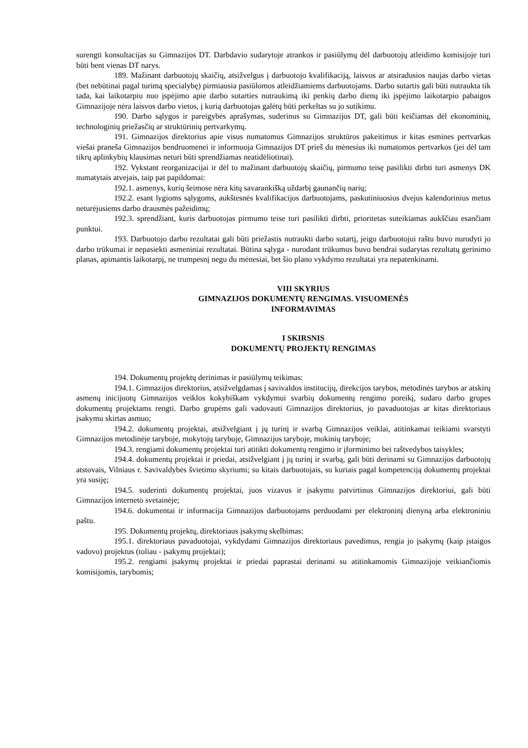surengti konsultacijas su Gimnazijos DT. Darbdavio sudarytoje atrankos ir pasiūlymų dėl darbuotojų atleidimo komisijoje turi būti bent vienas DT narys.
189. Mažinant darbuotojų skaičių, atsižvelgus į darbuotojo kvalifikaciją, laisvos ar atsiradusios naujas darbo vietas (bet nebūtinai pagal turimą specialybę) pirmiausia pasiūlomos atleidžiamiems darbuotojams. Darbo sutartis gali būti nutraukta tik tada, kai laikotarpiu nuo įspėjimo apie darbo sutarties nutraukimą iki penkių darbo dienų iki įspėjimo laikotarpio pabaigos Gimnazijoje nėra laisvos darbo vietos, į kurią darbuotojas galėtų būti perkeltas su jo sutikimu.
190. Darbo sąlygos ir pareigybės aprašymas, suderinus su Gimnazijos DT, gali būti keičiamas dėl ekonominių, technologinių priežasčių ar struktūrinių pertvarkymų.
191. Gimnazijos direktorius apie visus numatomus Gimnazijos struktūros pakeitimus ir kitas esmines pertvarkas viešai praneša Gimnazijos bendruomenei ir informuoja Gimnazijos DT prieš du mėnesius iki numatomos pertvarkos (jei dėl tam tikrų aplinkybių klausimas neturi būti sprendžiamas neatidėliotinai).
192. Vykstant reorganizacijai ir dėl to mažinant darbuotojų skaičių, pirmumo teisę pasilikti dirbti turi asmenys DK numatytais atvejais, taip pat papildomai:
192.1. asmenys, kurių šeimose nėra kitų savarankišką uždarbį gaunančių narių;
192.2. esant lygioms sąlygoms, aukštesnės kvalifikacijos darbuotojams, paskutiniuosius dvejus kalendorinius metus neturėjusiems darbo drausmės pažeidimų;
192.3. sprendžiant, kuris darbuotojas pirmumo teise turi pasilikti dirbti, prioritetas suteikiamas aukščiau esančiam punktui.
193. Darbuotojo darbo rezultatai gali būti priežastis nutraukti darbo sutartį, jeigu darbuotojui raštu buvo nurodyti jo darbo trūkumai ir nepasiekti asmeniniai rezultatai. Būtina sąlyga - nurodant trūkumus buvo bendrai sudarytas rezultatų gerinimo planas, apimantis laikotarpį, ne trumpesnį negu du mėnesiai, bet šio plano vykdymo rezultatai yra nepatenkinami.
VIII SKYRIUS
GIMNAZIJOS DOKUMENTŲ RENGIMAS. VISUOMENĖS
INFORMAVIMAS
I SKIRSNIS
DOKUMENTŲ PROJEKTŲ RENGIMAS
194. Dokumentų projektų derinimas ir pasiūlymų teikimas:
194.1. Gimnazijos direktorius, atsižvelgdamas į savivaldos institucijų, direkcijos tarybos, metodinės tarybos ar atskirų asmenų inicijuotų Gimnazijos veiklos kokybiškam vykdymui svarbių dokumentų rengimo poreikį, sudaro darbo grupes dokumentų projektams rengti. Darbo grupėms gali vadovauti Gimnazijos direktorius, jo pavaduotojas ar kitas direktoriaus įsakymu skirtas asmuo;
194.2. dokumentų projektai, atsižvelgiant į jų turinį ir svarbą Gimnazijos veiklai, atitinkamai teikiami svarstyti Gimnazijos metodinėje taryboje, mokytojų taryboje, Gimnazijos taryboje, mokinių taryboje;
194.3. rengiami dokumentų projektai turi atitikti dokumentų rengimo ir įforminimo bei raštvedybos taisykles;
194.4. dokumentų projektai ir priedai, atsižvelgiant į jų turinį ir svarbą, gali būti derinami su Gimnazijos darbuotojų atstovais, Vilniaus r. Savivaldybės švietimo skyriumi; su kitais darbuotojais, su kuriais pagal kompetenciją dokumentų projektai yra susiję;
194.5. suderinti dokumentų projektai, juos vizavus ir įsakymu patvirtinus Gimnazijos direktoriui, gali būti Gimnazijos interneto svetainėje;
194.6. dokumentai ir informacija Gimnazijos darbuotojams perduodami per elektroninį dienyną arba elektroniniu paštu.
195. Dokumentų projektų, direktoriaus įsakymų skelbimas:
195.1. direktoriaus pavaduotojai, vykdydami Gimnazijos direktoriaus pavedimus, rengia jo įsakymų (kaip įstaigos vadovo) projektus (toliau - įsakymų projektai);
195.2. rengiami įsakymų projektai ir priedai paprastai derinami su atitinkamomis Gimnazijoje veikiančiomis komisijomis, tarybomis;